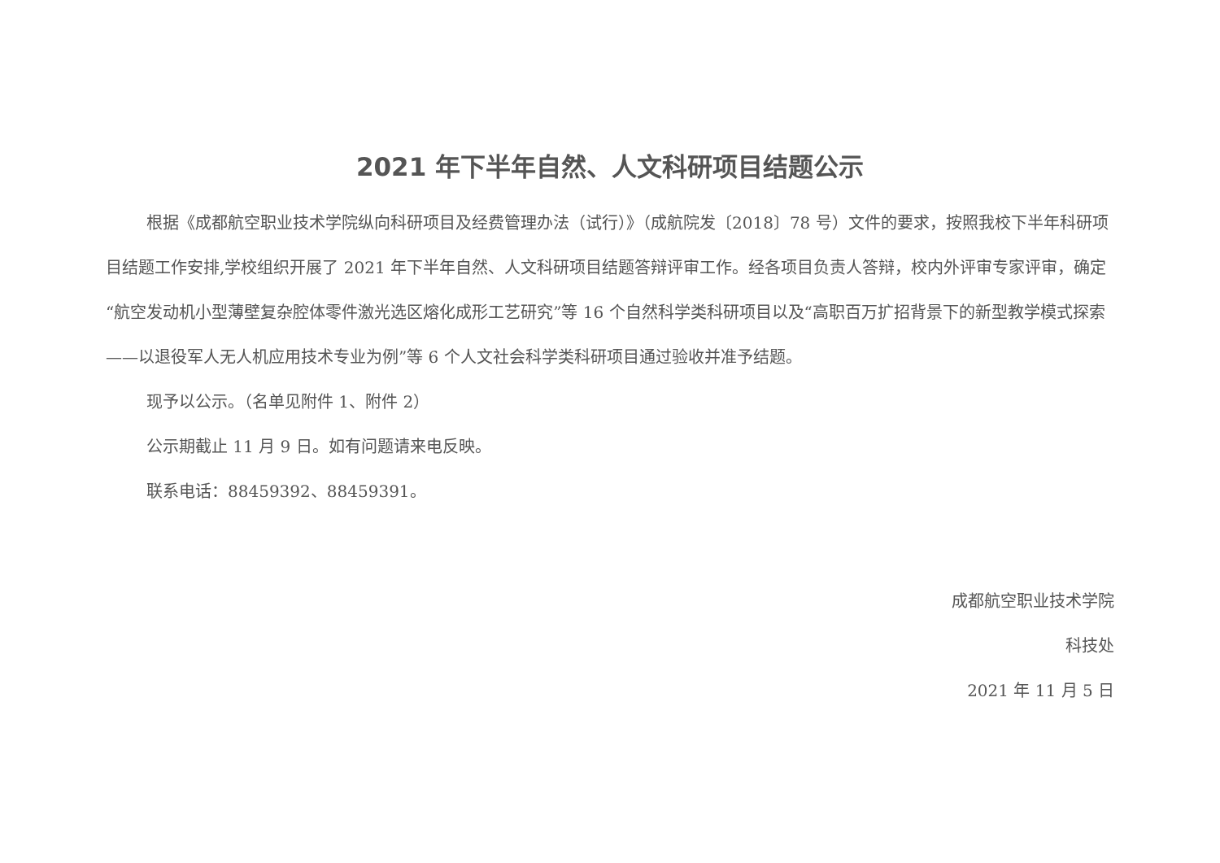2021 年下半年自然、人文科研项目结题公示
根据《成都航空职业技术学院纵向科研项目及经费管理办法（试行）》（成航院发〔2018〕78 号）文件的要求，按照我校下半年科研项目结题工作安排,学校组织开展了 2021 年下半年自然、人文科研项目结题答辩评审工作。经各项目负责人答辩，校内外评审专家评审，确定“航空发动机小型薄壁复杂腔体零件激光选区熔化成形工艺研究”等 16 个自然科学类科研项目以及“高职百万扩招背景下的新型教学模式探索——以退役军人无人机应用技术专业为例”等 6 个人文社会科学类科研项目通过验收并准予结题。
现予以公示。（名单见附件 1、附件 2）
公示期截止 11 月 9 日。如有问题请来电反映。
联系电话：88459392、88459391。
成都航空职业技术学院
科技处
2021 年 11 月 5 日